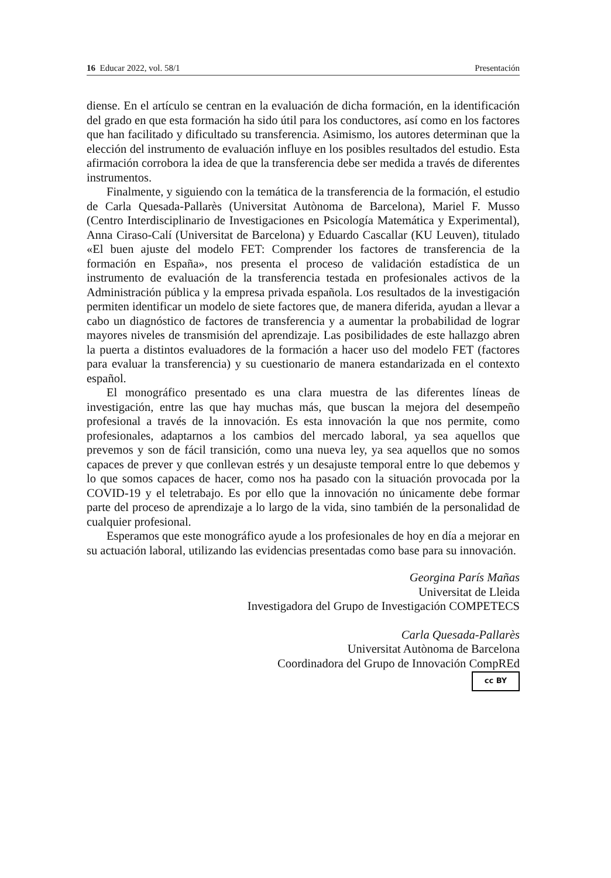16 Educar 2022, vol. 58/1 Presentación
diense. En el artículo se centran en la evaluación de dicha formación, en la identificación del grado en que esta formación ha sido útil para los conductores, así como en los factores que han facilitado y dificultado su transferencia. Asimismo, los autores determinan que la elección del instrumento de evaluación influye en los posibles resultados del estudio. Esta afirmación corrobora la idea de que la transferencia debe ser medida a través de diferentes instrumentos.
Finalmente, y siguiendo con la temática de la transferencia de la formación, el estudio de Carla Quesada-Pallarès (Universitat Autònoma de Barcelona), Mariel F. Musso (Centro Interdisciplinario de Investigaciones en Psicología Matemática y Experimental), Anna Ciraso-Calí (Universitat de Barcelona) y Eduardo Cascallar (KU Leuven), titulado «El buen ajuste del modelo FET: Comprender los factores de transferencia de la formación en España», nos presenta el proceso de validación estadística de un instrumento de evaluación de la transferencia testada en profesionales activos de la Administración pública y la empresa privada española. Los resultados de la investigación permiten identificar un modelo de siete factores que, de manera diferida, ayudan a llevar a cabo un diagnóstico de factores de transferencia y a aumentar la probabilidad de lograr mayores niveles de transmisión del aprendizaje. Las posibilidades de este hallazgo abren la puerta a distintos evaluadores de la formación a hacer uso del modelo FET (factores para evaluar la transferencia) y su cuestionario de manera estandarizada en el contexto español.
El monográfico presentado es una clara muestra de las diferentes líneas de investigación, entre las que hay muchas más, que buscan la mejora del desempeño profesional a través de la innovación. Es esta innovación la que nos permite, como profesionales, adaptarnos a los cambios del mercado laboral, ya sea aquellos que prevemos y son de fácil transición, como una nueva ley, ya sea aquellos que no somos capaces de prever y que conllevan estrés y un desajuste temporal entre lo que debemos y lo que somos capaces de hacer, como nos ha pasado con la situación provocada por la COVID-19 y el teletrabajo. Es por ello que la innovación no únicamente debe formar parte del proceso de aprendizaje a lo largo de la vida, sino también de la personalidad de cualquier profesional.
Esperamos que este monográfico ayude a los profesionales de hoy en día a mejorar en su actuación laboral, utilizando las evidencias presentadas como base para su innovación.
Georgina París Mañas
Universitat de Lleida
Investigadora del Grupo de Investigación COMPETECS
Carla Quesada-Pallarès
Universitat Autònoma de Barcelona
Coordinadora del Grupo de Innovación CompREd
cc BY